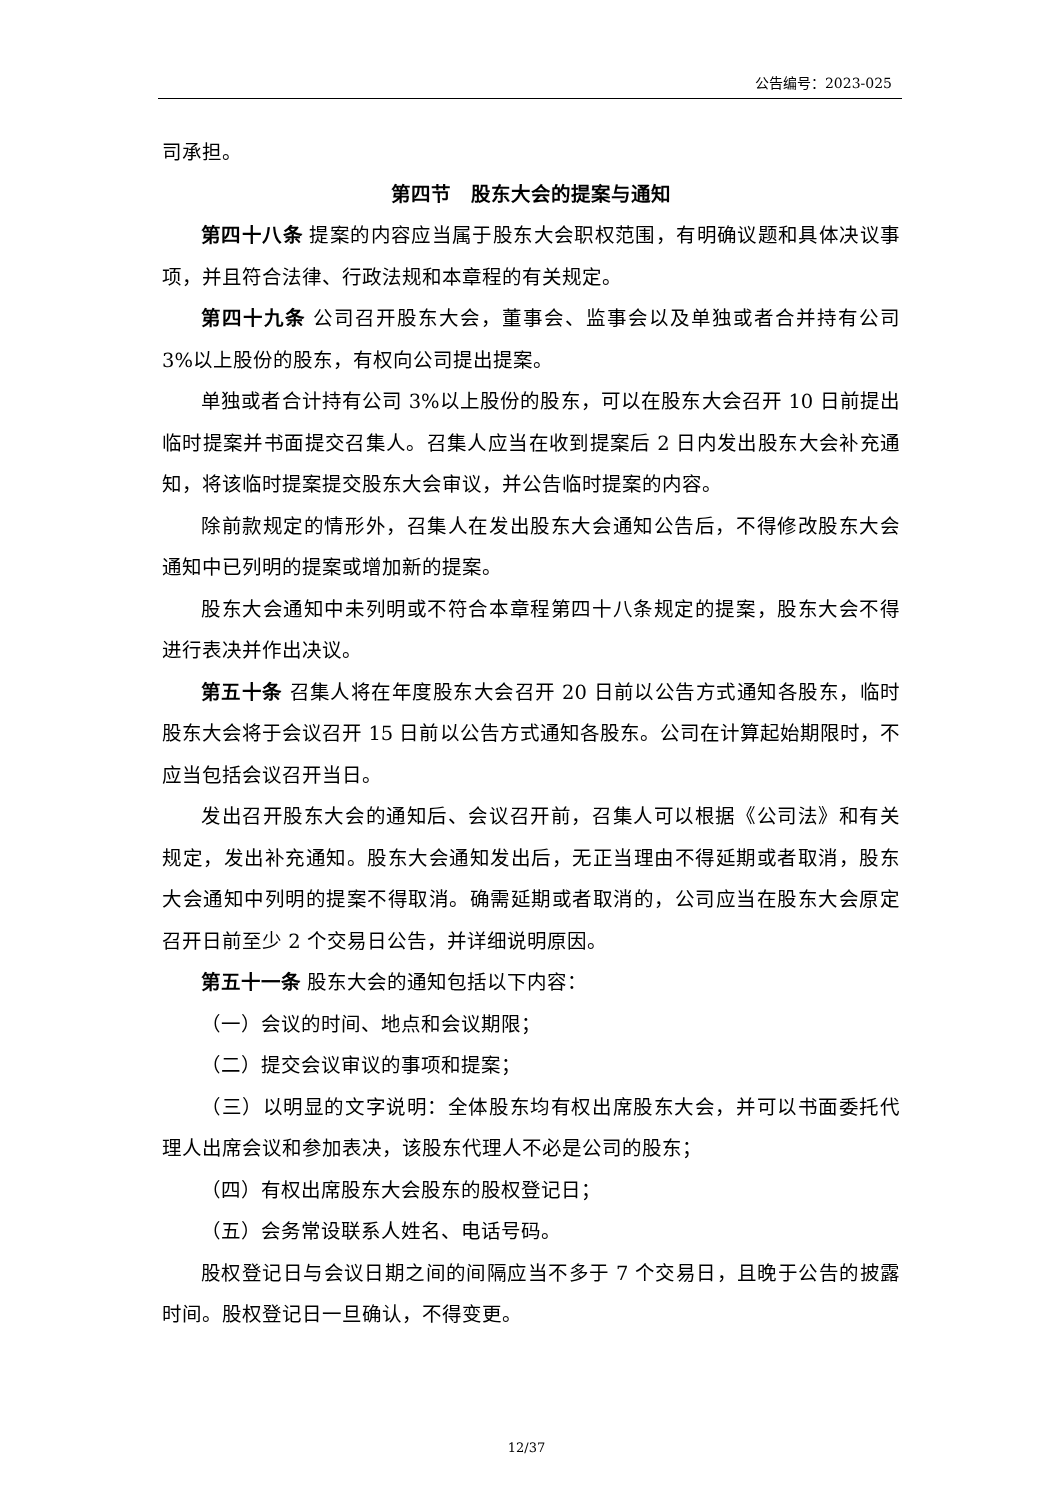公告编号：2023-025
司承担。
第四节　股东大会的提案与通知
第四十八条 提案的内容应当属于股东大会职权范围，有明确议题和具体决议事项，并且符合法律、行政法规和本章程的有关规定。
第四十九条 公司召开股东大会，董事会、监事会以及单独或者合并持有公司 3%以上股份的股东，有权向公司提出提案。
单独或者合计持有公司 3%以上股份的股东，可以在股东大会召开 10 日前提出临时提案并书面提交召集人。召集人应当在收到提案后 2 日内发出股东大会补充通知，将该临时提案提交股东大会审议，并公告临时提案的内容。
除前款规定的情形外，召集人在发出股东大会通知公告后，不得修改股东大会通知中已列明的提案或增加新的提案。
股东大会通知中未列明或不符合本章程第四十八条规定的提案，股东大会不得进行表决并作出决议。
第五十条 召集人将在年度股东大会召开 20 日前以公告方式通知各股东，临时股东大会将于会议召开 15 日前以公告方式通知各股东。公司在计算起始期限时，不应当包括会议召开当日。
发出召开股东大会的通知后、会议召开前，召集人可以根据《公司法》和有关规定，发出补充通知。股东大会通知发出后，无正当理由不得延期或者取消，股东大会通知中列明的提案不得取消。确需延期或者取消的，公司应当在股东大会原定召开日前至少 2 个交易日公告，并详细说明原因。
第五十一条 股东大会的通知包括以下内容：
（一）会议的时间、地点和会议期限；
（二）提交会议审议的事项和提案；
（三）以明显的文字说明：全体股东均有权出席股东大会，并可以书面委托代理人出席会议和参加表决，该股东代理人不必是公司的股东；
（四）有权出席股东大会股东的股权登记日；
（五）会务常设联系人姓名、电话号码。
股权登记日与会议日期之间的间隔应当不多于 7 个交易日，且晚于公告的披露时间。股权登记日一旦确认，不得变更。
12/37